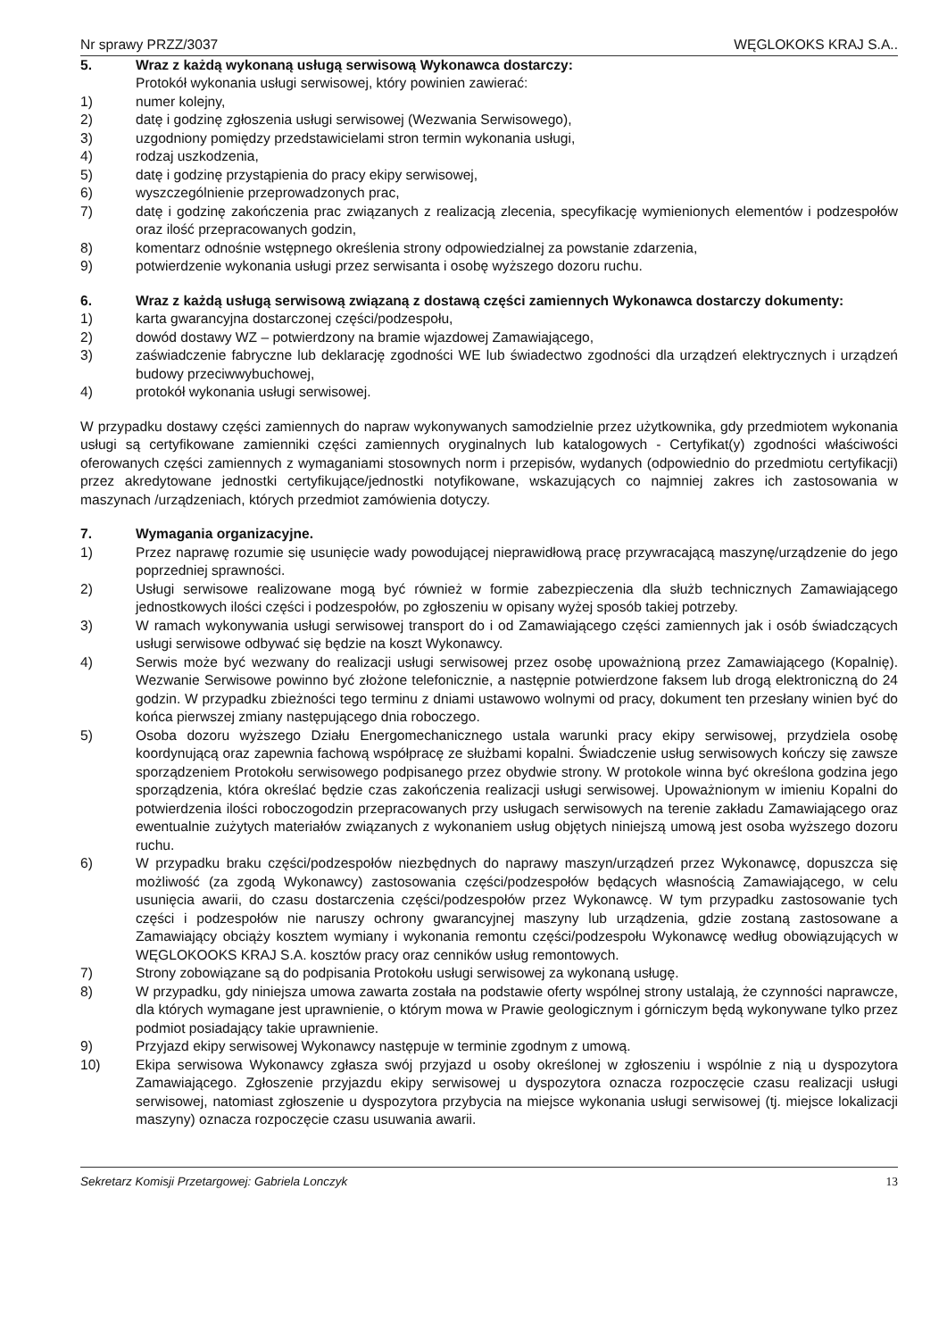Nr sprawy PRZZ/3037 WĘGLOKOKS KRAJ S.A..
5. Wraz z każdą wykonaną usługą serwisową Wykonawca dostarczy:
Protokół wykonania usługi serwisowej, który powinien zawierać:
1) numer kolejny,
2) datę i godzinę zgłoszenia usługi serwisowej (Wezwania Serwisowego),
3) uzgodniony pomiędzy przedstawicielami stron termin wykonania usługi,
4) rodzaj uszkodzenia,
5) datę i godzinę przystąpienia do pracy ekipy serwisowej,
6) wyszczególnienie przeprowadzonych prac,
7) datę i godzinę zakończenia prac związanych z realizacją zlecenia, specyfikację wymienionych elementów i podzespołów oraz ilość przepracowanych godzin,
8) komentarz odnośnie wstępnego określenia strony odpowiedzialnej za powstanie zdarzenia,
9) potwierdzenie wykonania usługi przez serwisanta i osobę wyższego dozoru ruchu.
6. Wraz z każdą usługą serwisową związaną z dostawą części zamiennych Wykonawca dostarczy dokumenty:
1) karta gwarancyjna dostarczonej części/podzespołu,
2) dowód dostawy WZ – potwierdzony na bramie wjazdowej Zamawiającego,
3) zaświadczenie fabryczne lub deklarację zgodności WE lub świadectwo zgodności dla urządzeń elektrycznych i urządzeń budowy przeciwwybuchowej,
4) protokół wykonania usługi serwisowej.
W przypadku dostawy części zamiennych do napraw wykonywanych samodzielnie przez użytkownika, gdy przedmiotem wykonania usługi są certyfikowane zamienniki części zamiennych oryginalnych lub katalogowych - Certyfikat(y) zgodności właściwości oferowanych części zamiennych z wymaganiami stosownych norm i przepisów, wydanych (odpowiednio do przedmiotu certyfikacji) przez akredytowane jednostki certyfikujące/jednostki notyfikowane, wskazujących co najmniej zakres ich zastosowania w maszynach /urządzeniach, których przedmiot zamówienia dotyczy.
7. Wymagania organizacyjne.
1) Przez naprawę rozumie się usunięcie wady powodującej nieprawidłową pracę przywracającą maszynę/urządzenie do jego poprzedniej sprawności.
2) Usługi serwisowe realizowane mogą być również w formie zabezpieczenia dla służb technicznych Zamawiającego jednostkowych ilości części i podzespołów, po zgłoszeniu w opisany wyżej sposób takiej potrzeby.
3) W ramach wykonywania usługi serwisowej transport do i od Zamawiającego części zamiennych jak i osób świadczących usługi serwisowe odbywać się będzie na koszt Wykonawcy.
4) Serwis może być wezwany do realizacji usługi serwisowej przez osobę upoważnioną przez Zamawiającego (Kopalnię). Wezwanie Serwisowe powinno być złożone telefonicznie, a następnie potwierdzone faksem lub drogą elektroniczną do 24 godzin. W przypadku zbieżności tego terminu z dniami ustawowo wolnymi od pracy, dokument ten przesłany winien być do końca pierwszej zmiany następującego dnia roboczego.
5) Osoba dozoru wyższego Działu Energomechanicznego ustala warunki pracy ekipy serwisowej, przydziela osobę koordynującą oraz zapewnia fachową współpracę ze służbami kopalni. Świadczenie usług serwisowych kończy się zawsze sporządzeniem Protokołu serwisowego podpisanego przez obydwie strony. W protokole winna być określona godzina jego sporządzenia, która określać będzie czas zakończenia realizacji usługi serwisowej. Upoważnionym w imieniu Kopalni do potwierdzenia ilości roboczogodzin przepracowanych przy usługach serwisowych na terenie zakładu Zamawiającego oraz ewentualnie zużytych materiałów związanych z wykonaniem usług objętych niniejszą umową jest osoba wyższego dozoru ruchu.
6) W przypadku braku części/podzespołów niezbędnych do naprawy maszyn/urządzeń przez Wykonawcę, dopuszcza się możliwość (za zgodą Wykonawcy) zastosowania części/podzespołów będących własnością Zamawiającego, w celu usunięcia awarii, do czasu dostarczenia części/podzespołów przez Wykonawcę. W tym przypadku zastosowanie tych części i podzespołów nie naruszy ochrony gwarancyjnej maszyny lub urządzenia, gdzie zostaną zastosowane a Zamawiający obciąży kosztem wymiany i wykonania remontu części/podzespołu Wykonawcę według obowiązujących w WĘGLOKOOKS KRAJ S.A. kosztów pracy oraz cenników usług remontowych.
7) Strony zobowiązane są do podpisania Protokołu usługi serwisowej za wykonaną usługę.
8) W przypadku, gdy niniejsza umowa zawarta została na podstawie oferty wspólnej strony ustalają, że czynności naprawcze, dla których wymagane jest uprawnienie, o którym mowa w Prawie geologicznym i górniczym będą wykonywane tylko przez podmiot posiadający takie uprawnienie.
9) Przyjazd ekipy serwisowej Wykonawcy następuje w terminie zgodnym z umową.
10) Ekipa serwisowa Wykonawcy zgłasza swój przyjazd u osoby określonej w zgłoszeniu i wspólnie z nią u dyspozytora Zamawiającego. Zgłoszenie przyjazdu ekipy serwisowej u dyspozytora oznacza rozpoczęcie czasu realizacji usługi serwisowej, natomiast zgłoszenie u dyspozytora przybycia na miejsce wykonania usługi serwisowej (tj. miejsce lokalizacji maszyny) oznacza rozpoczęcie czasu usuwania awarii.
Sekretarz Komisji Przetargowej: Gabriela Lonczyk 13